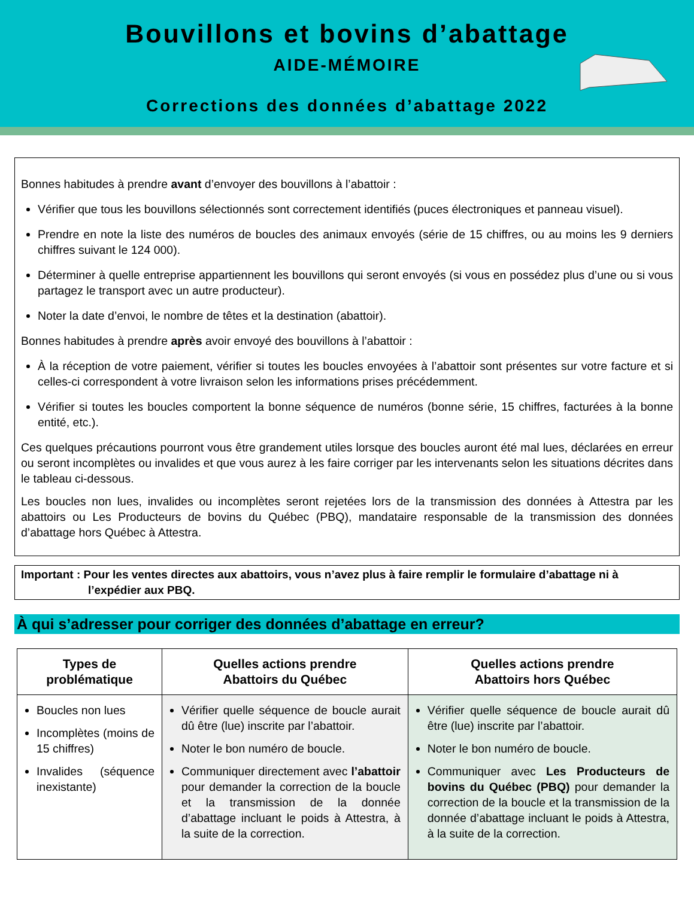Bouvillons et bovins d’abattage
AIDE-MÉMOIRE
Corrections des données d’abattage 2022
Bonnes habitudes à prendre avant d’envoyer des bouvillons à l’abattoir :
Vérifier que tous les bouvillons sélectionnés sont correctement identifiés (puces électroniques et panneau visuel).
Prendre en note la liste des numéros de boucles des animaux envoyés (série de 15 chiffres, ou au moins les 9 derniers chiffres suivant le 124 000).
Déterminer à quelle entreprise appartiennent les bouvillons qui seront envoyés (si vous en possédez plus d’une ou si vous partagez le transport avec un autre producteur).
Noter la date d’envoi, le nombre de têtes et la destination (abattoir).
Bonnes habitudes à prendre après avoir envoyé des bouvillons à l’abattoir :
À la réception de votre paiement, vérifier si toutes les boucles envoyées à l’abattoir sont présentes sur votre facture et si celles-ci correspondent à votre livraison selon les informations prises précédemment.
Vérifier si toutes les boucles comportent la bonne séquence de numéros (bonne série, 15 chiffres, facturées à la bonne entité, etc.).
Ces quelques précautions pourront vous être grandement utiles lorsque des boucles auront été mal lues, déclarées en erreur ou seront incomplètes ou invalides et que vous aurez à les faire corriger par les intervenants selon les situations décrites dans le tableau ci-dessous.
Les boucles non lues, invalides ou incomplètes seront rejetées lors de la transmission des données à Attestra par les abattoirs ou Les Producteurs de bovins du Québec (PBQ), mandataire responsable de la transmission des données d’abattage hors Québec à Attestra.
Important : Pour les ventes directes aux abattoirs, vous n’avez plus à faire remplir le formulaire d’abattage ni à
l’expédier aux PBQ.
À qui s’adresser pour corriger des données d’abattage en erreur?
| Types de problématique | Quelles actions prendre Abattoirs du Québec | Quelles actions prendre Abattoirs hors Québec |
| --- | --- | --- |
| Boucles non lues Incomplètes (moins de 15 chiffres) Invalides (séquence inexistante) | Vérifier quelle séquence de boucle aurait dû être (lue) inscrite par l’abattoir. Noter le bon numéro de boucle. Communiquer directement avec l’abattoir pour demander la correction de la boucle et la transmission de la donnée d’abattage incluant le poids à Attestra, à la suite de la correction. | Vérifier quelle séquence de boucle aurait dû être (lue) inscrite par l’abattoir. Noter le bon numéro de boucle. Communiquer avec Les Producteurs de bovins du Québec (PBQ) pour demander la correction de la boucle et la transmission de la donnée d’abattage incluant le poids à Attestra, à la suite de la correction. |